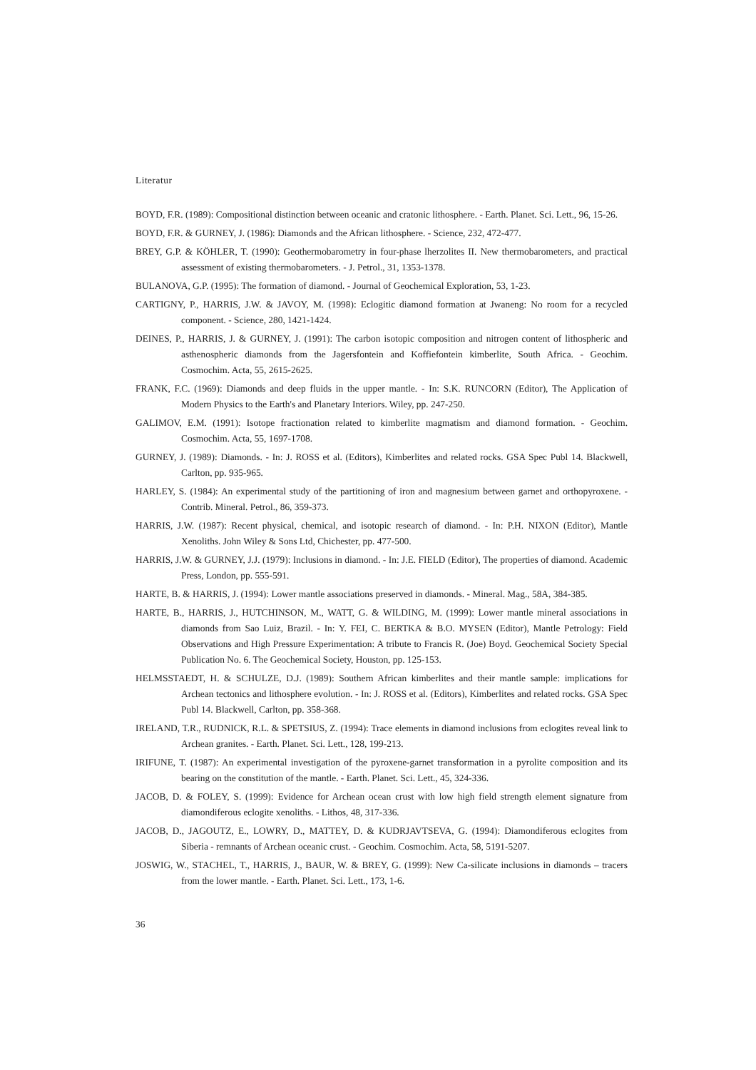Literatur
BOYD, F.R. (1989): Compositional distinction between oceanic and cratonic lithosphere. - Earth. Planet. Sci. Lett., 96, 15-26.
BOYD, F.R. & GURNEY, J. (1986): Diamonds and the African lithosphere. - Science, 232, 472-477.
BREY, G.P. & KÖHLER, T. (1990): Geothermobarometry in four-phase lherzolites II. New thermobarometers, and practical assessment of existing thermobarometers. - J. Petrol., 31, 1353-1378.
BULANOVA, G.P. (1995): The formation of diamond. - Journal of Geochemical Exploration, 53, 1-23.
CARTIGNY, P., HARRIS, J.W. & JAVOY, M. (1998): Eclogitic diamond formation at Jwaneng: No room for a recycled component. - Science, 280, 1421-1424.
DEINES, P., HARRIS, J. & GURNEY, J. (1991): The carbon isotopic composition and nitrogen content of lithospheric and asthenospheric diamonds from the Jagersfontein and Koffiefontein kimberlite, South Africa. - Geochim. Cosmochim. Acta, 55, 2615-2625.
FRANK, F.C. (1969): Diamonds and deep fluids in the upper mantle. - In: S.K. RUNCORN (Editor), The Application of Modern Physics to the Earth's and Planetary Interiors. Wiley, pp. 247-250.
GALIMOV, E.M. (1991): Isotope fractionation related to kimberlite magmatism and diamond formation. - Geochim. Cosmochim. Acta, 55, 1697-1708.
GURNEY, J. (1989): Diamonds. - In: J. ROSS et al. (Editors), Kimberlites and related rocks. GSA Spec Publ 14. Blackwell, Carlton, pp. 935-965.
HARLEY, S. (1984): An experimental study of the partitioning of iron and magnesium between garnet and orthopyroxene. - Contrib. Mineral. Petrol., 86, 359-373.
HARRIS, J.W. (1987): Recent physical, chemical, and isotopic research of diamond. - In: P.H. NIXON (Editor), Mantle Xenoliths. John Wiley & Sons Ltd, Chichester, pp. 477-500.
HARRIS, J.W. & GURNEY, J.J. (1979): Inclusions in diamond. - In: J.E. FIELD (Editor), The properties of diamond. Academic Press, London, pp. 555-591.
HARTE, B. & HARRIS, J. (1994): Lower mantle associations preserved in diamonds. - Mineral. Mag., 58A, 384-385.
HARTE, B., HARRIS, J., HUTCHINSON, M., WATT, G. & WILDING, M. (1999): Lower mantle mineral associations in diamonds from Sao Luiz, Brazil. - In: Y. FEI, C. BERTKA & B.O. MYSEN (Editor), Mantle Petrology: Field Observations and High Pressure Experimentation: A tribute to Francis R. (Joe) Boyd. Geochemical Society Special Publication No. 6. The Geochemical Society, Houston, pp. 125-153.
HELMSSTAEDT, H. & SCHULZE, D.J. (1989): Southern African kimberlites and their mantle sample: implications for Archean tectonics and lithosphere evolution. - In: J. ROSS et al. (Editors), Kimberlites and related rocks. GSA Spec Publ 14. Blackwell, Carlton, pp. 358-368.
IRELAND, T.R., RUDNICK, R.L. & SPETSIUS, Z. (1994): Trace elements in diamond inclusions from eclogites reveal link to Archean granites. - Earth. Planet. Sci. Lett., 128, 199-213.
IRIFUNE, T. (1987): An experimental investigation of the pyroxene-garnet transformation in a pyrolite composition and its bearing on the constitution of the mantle. - Earth. Planet. Sci. Lett., 45, 324-336.
JACOB, D. & FOLEY, S. (1999): Evidence for Archean ocean crust with low high field strength element signature from diamondiferous eclogite xenoliths. - Lithos, 48, 317-336.
JACOB, D., JAGOUTZ, E., LOWRY, D., MATTEY, D. & KUDRJAVTSEVA, G. (1994): Diamondiferous eclogites from Siberia - remnants of Archean oceanic crust. - Geochim. Cosmochim. Acta, 58, 5191-5207.
JOSWIG, W., STACHEL, T., HARRIS, J., BAUR, W. & BREY, G. (1999): New Ca-silicate inclusions in diamonds – tracers from the lower mantle. - Earth. Planet. Sci. Lett., 173, 1-6.
36